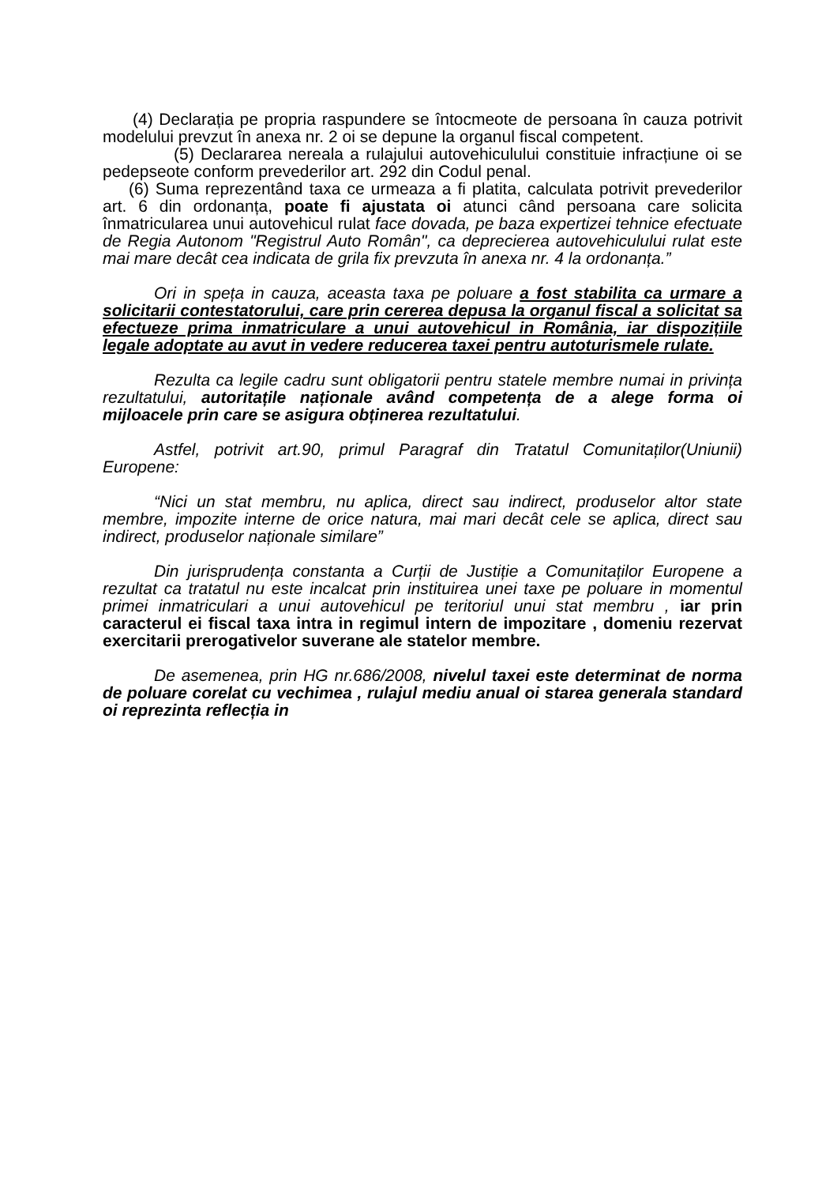(4) Declarația pe propria raspundere se întocmeote de persoana în cauza potrivit modelului prevzut în anexa nr. 2 oi se depune la organul fiscal competent.
(5) Declararea nereala a rulajului autovehiculului constituie infracțiune oi se pedepseote conform prevederilor art. 292 din Codul penal.
(6) Suma reprezentând taxa ce urmeaza a fi platita, calculata potrivit prevederilor art. 6 din ordonanța, poate fi ajustata oi atunci când persoana care solicita înmatricularea unui autovehicul rulat face dovada, pe baza expertizei tehnice efectuate de Regia Autonom "Registrul Auto Român", ca deprecierea autovehiculului rulat este mai mare decât cea indicata de grila fix prevzuta în anexa nr. 4 la ordonanța.”
Ori in spețа in cauza, aceasta taxa pe poluare a fost stabilita ca urmare a solicitarii contestatorului, care prin cererea depusa la organul fiscal a solicitat sa efectueze prima inmatriculare a unui autovehicul in România, iar dispozițiile legale adoptate au avut in vedere reducerea taxei pentru autoturismele rulate.
Rezulta ca legile cadru sunt obligatorii pentru statele membre numai in privința rezultatului, autoritațile naționale având competența de a alege forma oi mijloacele prin care se asigura obținerea rezultatului.
Astfel, potrivit art.90, primul Paragraf din Tratatul Comunitaților(Uniunii) Europene:
“Nici un stat membru, nu aplica, direct sau indirect, produselor altor state membre, impozite interne de orice natura, mai mari decât cele se aplica, direct sau indirect, produselor naționale similare”
Din jurisprudența constanta a Curții de Justiție a Comunitaților Europene a rezultat ca tratatul nu este incalcat prin instituirea unei taxe pe poluare in momentul primei inmatriculari a unui autovehicul pe teritoriul unui stat membru , iar prin caracterul ei fiscal taxa intra in regimul intern de impozitare , domeniu rezervat exercitarii prerogativelor suverane ale statelor membre.
De asemenea, prin HG nr.686/2008, nivelul taxei este determinat de norma de poluare corelat cu vechimea , rulajul mediu anual oi starea generala standard oi reprezinta reflecția in